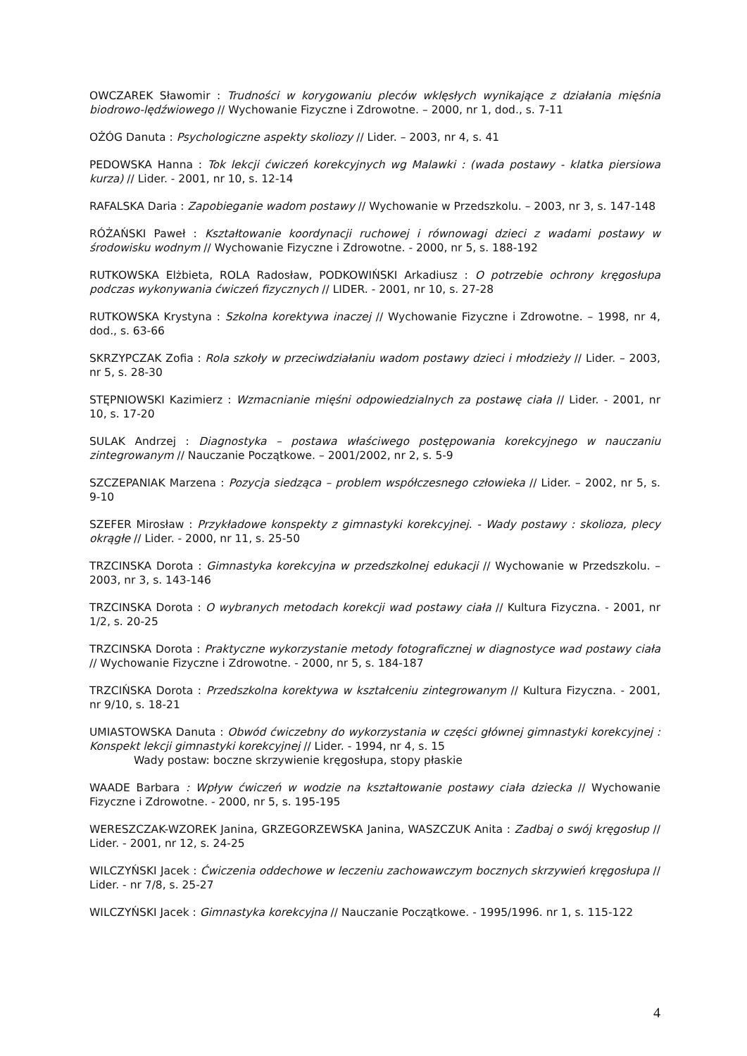OWCZAREK Sławomir : Trudności w korygowaniu pleców wklęsłych wynikające z działania mięśnia biodrowo-lędźwiowego // Wychowanie Fizyczne i Zdrowotne. – 2000, nr 1, dod., s. 7-11
OŻÓG Danuta : Psychologiczne aspekty skoliozy // Lider. – 2003, nr 4, s. 41
PEDOWSKA Hanna : Tok lekcji ćwiczeń korekcyjnych wg Malawki : (wada postawy - klatka piersiowa kurza) // Lider. - 2001, nr 10, s. 12-14
RAFALSKA Daria : Zapobieganie wadom postawy // Wychowanie w Przedszkolu. – 2003, nr 3, s. 147-148
RÓŻAŃSKI Paweł : Kształtowanie koordynacji ruchowej i równowagi dzieci z wadami postawy w środowisku wodnym // Wychowanie Fizyczne i Zdrowotne. - 2000, nr 5, s. 188-192
RUTKOWSKA Elżbieta, ROLA Radosław, PODKOWIŃSKI Arkadiusz : O potrzebie ochrony kręgosłupa podczas wykonywania ćwiczeń fizycznych // LIDER. - 2001, nr 10, s. 27-28
RUTKOWSKA Krystyna : Szkolna korektywa inaczej // Wychowanie Fizyczne i Zdrowotne. – 1998, nr 4, dod., s. 63-66
SKRZYPCZAK Zofia : Rola szkoły w przeciwdziałaniu wadom postawy dzieci i młodzieży // Lider. – 2003, nr 5, s. 28-30
STĘPNIOWSKI Kazimierz : Wzmacnianie mięśni odpowiedzialnych za postawę ciała // Lider. - 2001, nr 10, s. 17-20
SULAK Andrzej : Diagnostyka – postawa właściwego postępowania korekcyjnego w nauczaniu zintegrowanym // Nauczanie Początkowe. – 2001/2002, nr 2, s. 5-9
SZCZEPANIAK Marzena : Pozycja siedząca – problem współczesnego człowieka // Lider. – 2002, nr 5, s. 9-10
SZEFER Mirosław : Przykładowe konspekty z gimnastyki korekcyjnej. - Wady postawy : skolioza, plecy okrągłe // Lider. - 2000, nr 11, s. 25-50
TRZCINSKA Dorota : Gimnastyka korekcyjna w przedszkolnej edukacji // Wychowanie w Przedszkolu. – 2003, nr 3, s. 143-146
TRZCINSKA Dorota : O wybranych metodach korekcji wad postawy ciała // Kultura Fizyczna. - 2001, nr 1/2, s. 20-25
TRZCINSKA Dorota : Praktyczne wykorzystanie metody fotograficznej w diagnostyce wad postawy ciała // Wychowanie Fizyczne i Zdrowotne. - 2000, nr 5, s. 184-187
TRZCIŃSKA Dorota : Przedszkolna korektywa w kształceniu zintegrowanym // Kultura Fizyczna. - 2001, nr 9/10, s. 18-21
UMIASTOWSKA Danuta : Obwód ćwiczebny do wykorzystania w części głównej gimnastyki korekcyjnej : Konspekt lekcji gimnastyki korekcyjnej // Lider. - 1994, nr 4, s. 15
Wady postaw: boczne skrzywienie kręgosłupa, stopy płaskie
WAADE Barbara : Wpływ ćwiczeń w wodzie na kształtowanie postawy ciała dziecka // Wychowanie Fizyczne i Zdrowotne. - 2000, nr 5, s. 195-195
WERESZCZAK-WZOREK Janina, GRZEGORZEWSKA Janina, WASZCZUK Anita : Zadbaj o swój kręgosłup // Lider. - 2001, nr 12, s. 24-25
WILCZYŃSKI Jacek : Ćwiczenia oddechowe w leczeniu zachowawczym bocznych skrzywień kręgosłupa // Lider. - nr 7/8, s. 25-27
WILCZYŃSKI Jacek : Gimnastyka korekcyjna // Nauczanie Początkowe. - 1995/1996. nr 1, s. 115-122
4